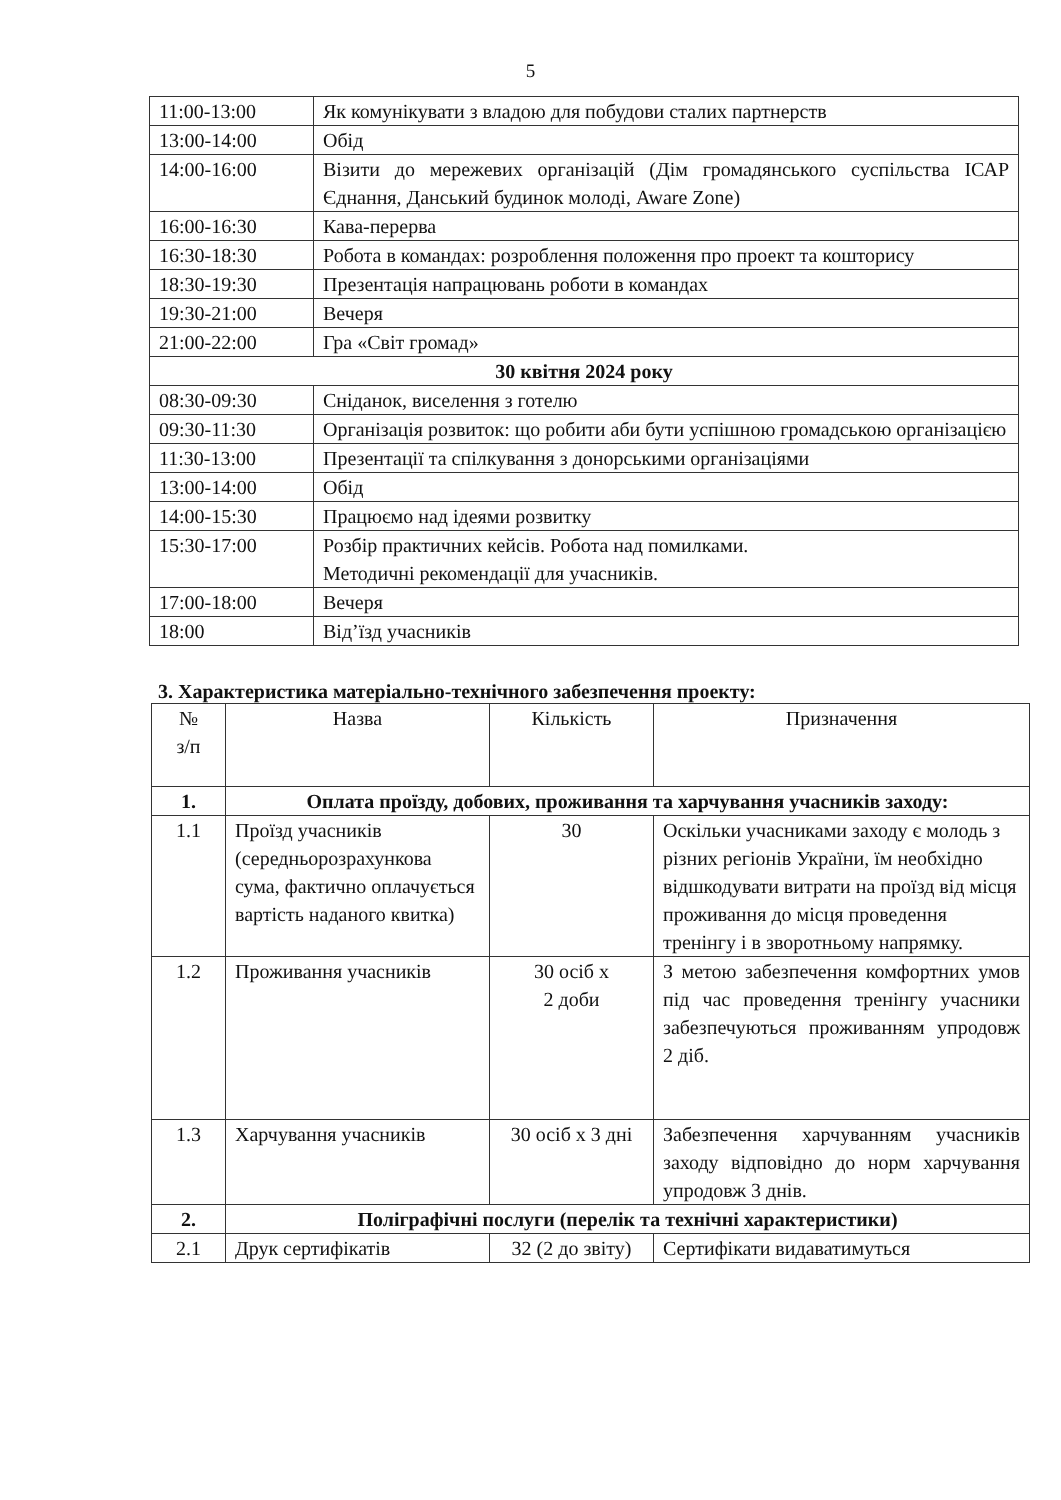5
| 11:00-13:00 | Як комунікувати з владою для побудови сталих партнерств |
| 13:00-14:00 | Обід |
| 14:00-16:00 | Візити до мережевих організацій (Дім громадянського суспільства ІСАР Єднання, Данський будинок молоді, Aware Zone) |
| 16:00-16:30 | Кава-перерва |
| 16:30-18:30 | Робота в командах: розроблення положення про проект та кошторису |
| 18:30-19:30 | Презентація напрацювань роботи в командах |
| 19:30-21:00 | Вечеря |
| 21:00-22:00 | Гра «Світ громад» |
| 30 квітня 2024 року | |
| 08:30-09:30 | Сніданок, виселення з готелю |
| 09:30-11:30 | Організація розвиток: що робити аби бути успішною громадською організацією |
| 11:30-13:00 | Презентації та спілкування з донорськими організаціями |
| 13:00-14:00 | Обід |
| 14:00-15:30 | Працюємо над ідеями розвитку |
| 15:30-17:00 | Розбір практичних кейсів. Робота над помилками. Методичні рекомендації для учасників. |
| 17:00-18:00 | Вечеря |
| 18:00 | Від’їзд учасників |
3. Характеристика матеріально-технічного забезпечення проекту:
| № з/п | Назва | Кількість | Призначення |
| --- | --- | --- | --- |
| 1. | Оплата проїзду, добових, проживання та харчування учасників заходу: | | |
| 1.1 | Проїзд учасників (середньорозрахункова сума, фактично оплачується вартість наданого квитка) | 30 | Оскільки учасниками заходу є молодь з різних регіонів України, їм необхідно відшкодувати витрати на проїзд від місця проживання до місця проведення тренінгу і в зворотньому напрямку. |
| 1.2 | Проживання учасників | 30 осіб х 2 доби | З метою забезпечення комфортних умов під час проведення тренінгу учасники забезпечуються проживанням упродовж 2 діб. |
| 1.3 | Харчування учасників | 30 осіб х 3 дні | Забезпечення харчуванням учасників заходу відповідно до норм харчування упродовж 3 днів. |
| 2. | Поліграфічні послуги (перелік та технічні характеристики) | | |
| 2.1 | Друк сертифікатів | 32 (2 до звіту) | Сертифікати видаватимуться |